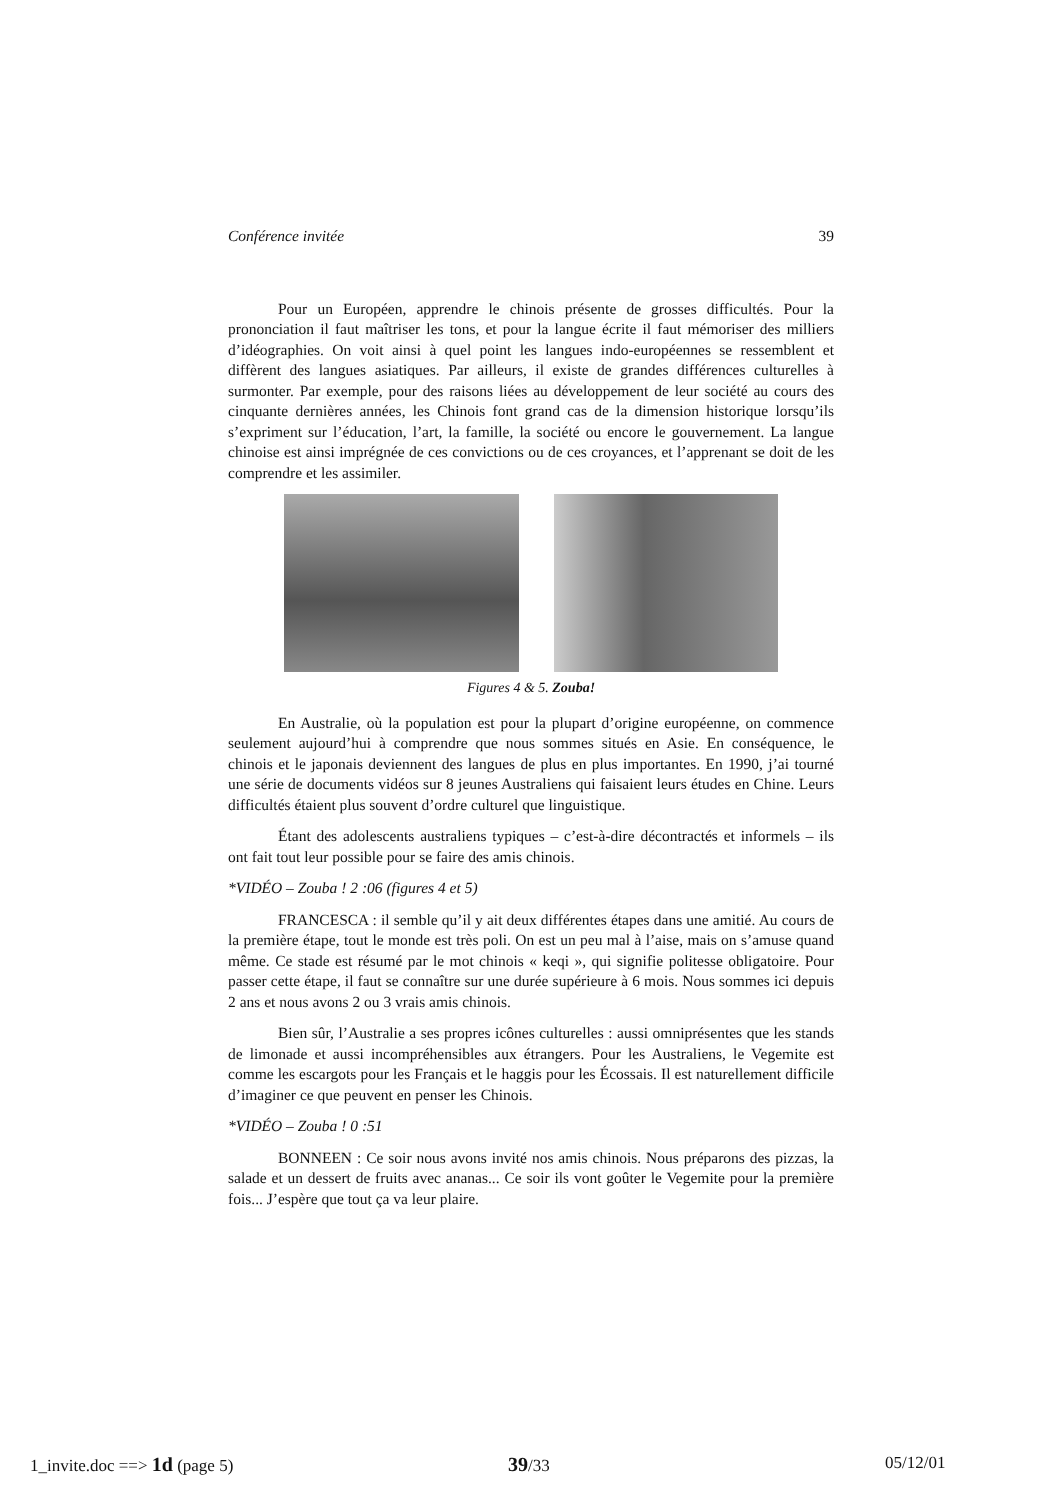Conférence invitée 39
Pour un Européen, apprendre le chinois présente de grosses difficultés. Pour la prononciation il faut maîtriser les tons, et pour la langue écrite il faut mémoriser des milliers d’idéographies. On voit ainsi à quel point les langues indo-européennes se ressemblent et diffèrent des langues asiatiques. Par ailleurs, il existe de grandes différences culturelles à surmonter. Par exemple, pour des raisons liées au développement de leur société au cours des cinquante dernières années, les Chinois font grand cas de la dimension historique lorsqu’ils s’expriment sur l’éducation, l’art, la famille, la société ou encore le gouvernement. La langue chinoise est ainsi imprégnée de ces convictions ou de ces croyances, et l’apprenant se doit de les comprendre et les assimiler.
Figures 4 & 5. Zouba!
En Australie, où la population est pour la plupart d’origine européenne, on commence seulement aujourd’hui à comprendre que nous sommes situés en Asie. En conséquence, le chinois et le japonais deviennent des langues de plus en plus importantes. En 1990, j’ai tourné une série de documents vidéos sur 8 jeunes Australiens qui faisaient leurs études en Chine. Leurs difficultés étaient plus souvent d’ordre culturel que linguistique.
Étant des adolescents australiens typiques – c’est-à-dire décontractés et informels – ils ont fait tout leur possible pour se faire des amis chinois.
*VIDÉO – Zouba ! 2 :06 (figures 4 et 5)
FRANCESCA : il semble qu’il y ait deux différentes étapes dans une amitié. Au cours de la première étape, tout le monde est très poli. On est un peu mal à l’aise, mais on s’amuse quand même. Ce stade est résumé par le mot chinois « keqi », qui signifie politesse obligatoire. Pour passer cette étape, il faut se connaître sur une durée supérieure à 6 mois. Nous sommes ici depuis 2 ans et nous avons 2 ou 3 vrais amis chinois.
Bien sûr, l’Australie a ses propres icônes culturelles : aussi omniprésentes que les stands de limonade et aussi incompréhensibles aux étrangers. Pour les Australiens, le Vegemite est comme les escargots pour les Français et le haggis pour les Écossais. Il est naturellement difficile d’imaginer ce que peuvent en penser les Chinois.
*VIDÉO – Zouba ! 0 :51
BONNEEN : Ce soir nous avons invité nos amis chinois. Nous préparons des pizzas, la salade et un dessert de fruits avec ananas... Ce soir ils vont goûter le Vegemite pour la première fois... J’espère que tout ça va leur plaire.
1_invite.doc ==> 1d (page 5) 39/33 05/12/01